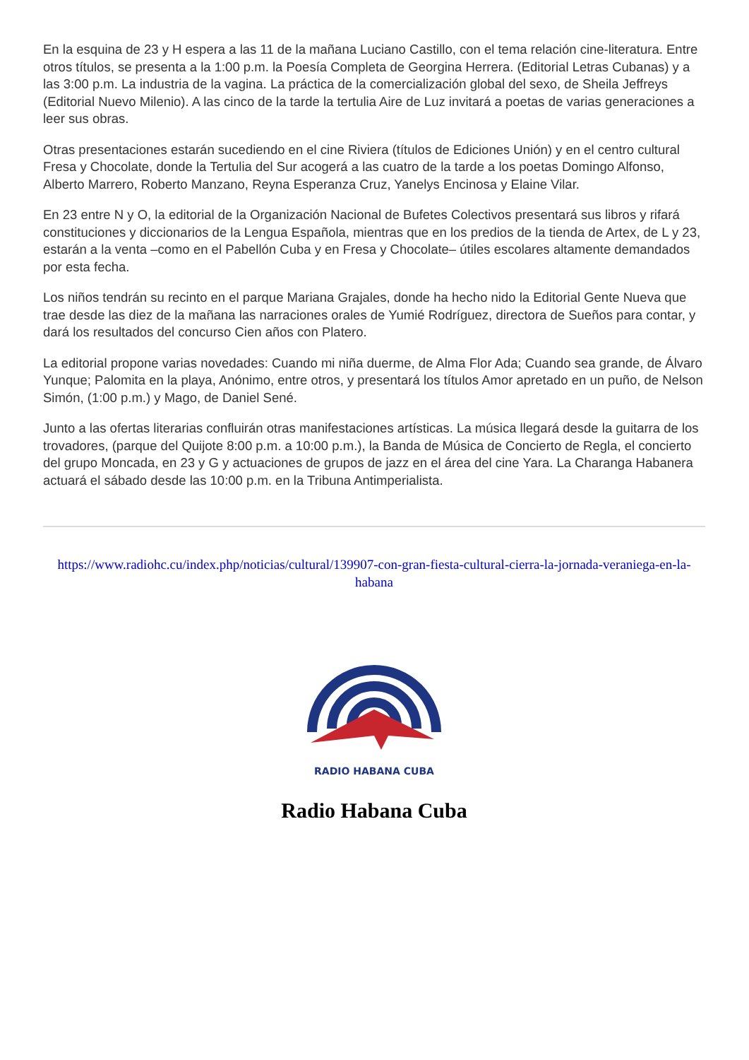En la esquina de 23 y H espera a las 11 de la mañana Luciano Castillo, con el tema relación cine-literatura. Entre otros títulos, se presenta a la 1:00 p.m. la Poesía Completa de Georgina Herrera. (Editorial Letras Cubanas) y a las 3:00 p.m. La industria de la vagina. La práctica de la comercialización global del sexo, de Sheila Jeffreys (Editorial Nuevo Milenio). A las cinco de la tarde la tertulia Aire de Luz invitará a poetas de varias generaciones a leer sus obras.
Otras presentaciones estarán sucediendo en el cine Riviera (títulos de Ediciones Unión) y en el centro cultural Fresa y Chocolate, donde la Tertulia del Sur acogerá a las cuatro de la tarde a los poetas Domingo Alfonso, Alberto Marrero, Roberto Manzano, Reyna Esperanza Cruz, Yanelys Encinosa y Elaine Vilar.
En 23 entre N y O, la editorial de la Organización Nacional de Bufetes Colectivos presentará sus libros y rifará constituciones y diccionarios de la Lengua Española, mientras que en los predios de la tienda de Artex, de L y 23, estarán a la venta –como en el Pabellón Cuba y en Fresa y Chocolate– útiles escolares altamente demandados por esta fecha.
Los niños tendrán su recinto en el parque Mariana Grajales, donde ha hecho nido la Editorial Gente Nueva que trae desde las diez de la mañana las narraciones orales de Yumié Rodríguez, directora de Sueños para contar, y dará los resultados del concurso Cien años con Platero.
La editorial propone varias novedades: Cuando mi niña duerme, de Alma Flor Ada; Cuando sea grande, de Álvaro Yunque; Palomita en la playa, Anónimo, entre otros, y presentará los títulos Amor apretado en un puño, de Nelson Simón, (1:00 p.m.) y Mago, de Daniel Sené.
Junto a las ofertas literarias confluirán otras manifestaciones artísticas. La música llegará desde la guitarra de los trovadores, (parque del Quijote 8:00 p.m. a 10:00 p.m.), la Banda de Música de Concierto de Regla, el concierto del grupo Moncada, en 23 y G y actuaciones de grupos de jazz en el área del cine Yara. La Charanga Habanera actuará el sábado desde las 10:00 p.m. en la Tribuna Antimperialista.
https://www.radiohc.cu/index.php/noticias/cultural/139907-con-gran-fiesta-cultural-cierra-la-jornada-veraniega-en-la-habana
RADIO HABANA CUBA
Radio Habana Cuba